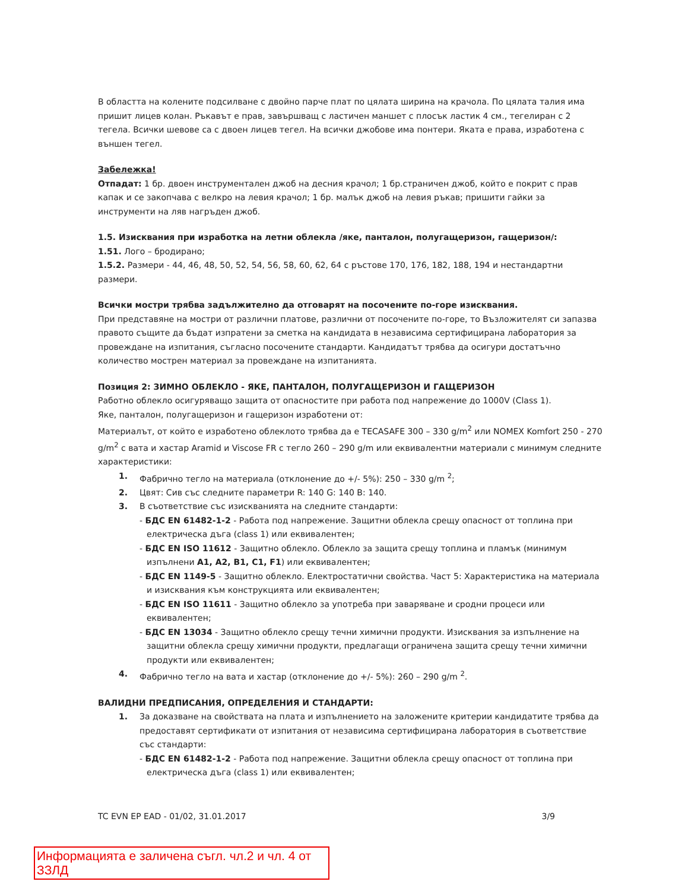В областта на колените подсилване с двойно парче плат по цялата ширина на крачола. По цялата талия има пришит лицев колан. Ръкавът е прав, завършващ с ластичен маншет с плосък ластик 4 см., тегелиран с 2 тегела. Всички шевове са с двоен лицев тегел. На всички джобове има понтери. Яката е права, изработена с външен тегел.
Забележка!
Отпадат: 1 бр. двоен инструментален джоб на десния крачол; 1 бр.страничен джоб, който е покрит с прав капак и се закопчава с велкро на левия крачол; 1 бр. малък джоб на левия ръкав; пришити гайки за инструменти на ляв нагръден джоб.
1.5. Изисквания при изработка на летни облекла /яке, панталон, полугащеризон, гащеризон/:
1.51. Лого – бродирано;
1.5.2. Размери - 44, 46, 48, 50, 52, 54, 56, 58, 60, 62, 64 с ръстове 170, 176, 182, 188, 194 и нестандартни размери.
Всички мостри трябва задължително да отговарят на посочените по-горе изисквания.
При представяне на мостри от различни платове, различни от посочените по-горе, то Възложителят си запазва правото същите да бъдат изпратени за сметка на кандидата в независима сертифицирана лаборатория за провеждане на изпитания, съгласно посочените стандарти. Кандидатът трябва да осигури достатъчно количество мострен материал за провеждане на изпитанията.
Позиция 2: ЗИМНО ОБЛЕКЛО - ЯКЕ, ПАНТАЛОН, ПОЛУГАЩЕРИЗОН И ГАЩЕРИЗОН
Работно облекло осигуряващо защита от опасностите при работа под напрежение до 1000V (Class 1).
Яке, панталон, полугащеризон и гащеризон изработени от:
Материалът, от който е изработено облеклото трябва да е TECASAFE 300 – 330 g/m<sup>2</sup> или NOMEX Komfort 250 - 270 g/m<sup>2</sup> с вата и хастар Aramid и Viscose FR с тегло 260 – 290 g/m или еквивалентни материали с минимум следните характеристики:
1. Фабрично тегло на материала (отклонение до +/- 5%): 250 – 330 g/m <sup>2</sup>;
2. Цвят: Сив със следните параметри R: 140 G: 140 B: 140.
3. В съответствие със изискванията на следните стандарти:
- БДС EN 61482-1-2 - Работа под напрежение. Защитни облекла срещу опасност от топлина при електрическа дъга (class 1) или еквивалентен;
- БДС EN ISO 11612 - Защитно облекло. Облекло за защита срещу топлина и пламък (минимум изпълнени A1, A2, B1, C1, F1) или еквивалентен;
- БДС EN 1149-5 - Защитно облекло. Електростатични свойства. Част 5: Характеристика на материала и изисквания към конструкцията или еквивалентен;
- БДС EN ISO 11611 - Защитно облекло за употреба при заваряване и сродни процеси или еквивалентен;
- БДС EN 13034 - Защитно облекло срещу течни химични продукти. Изисквания за изпълнение на защитни облекла срещу химични продукти, предлагащи ограничена защита срещу течни химични продукти или еквивалентен;
4. Фабрично тегло на вата и хастар (отклонение до +/- 5%): 260 – 290 g/m <sup>2</sup>.
ВАЛИДНИ ПРЕДПИСАНИЯ, ОПРЕДЕЛЕНИЯ И СТАНДАРТИ:
1. За доказване на свойствата на плата и изпълнението на заложените критерии кандидатите трябва да предоставят сертификати от изпитания от независима сертифицирана лаборатория в съответствие със стандарти:
- БДС EN 61482-1-2 - Работа под напрежение. Защитни облекла срещу опасност от топлина при електрическа дъга (class 1) или еквивалентен;
TC EVN EP EAD - 01/02, 31.01.2017 3/9
Информацията е заличена съгл. чл.2 и чл. 4 от ЗЗЛД